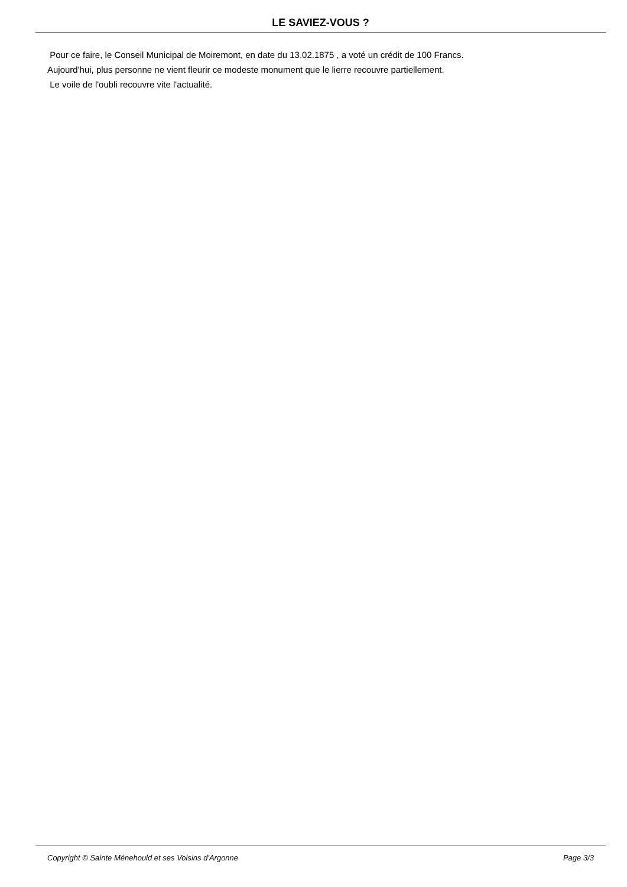LE SAVIEZ-VOUS ?
Pour ce faire, le Conseil Municipal de Moiremont, en date du 13.02.1875 , a voté un crédit de 100 Francs.
Aujourd'hui, plus personne ne vient fleurir ce modeste monument que le lierre recouvre partiellement.
Le voile de l'oubli recouvre vite l'actualité.
Copyright © Sainte Ménehould et ses Voisins d'Argonne Page 3/3